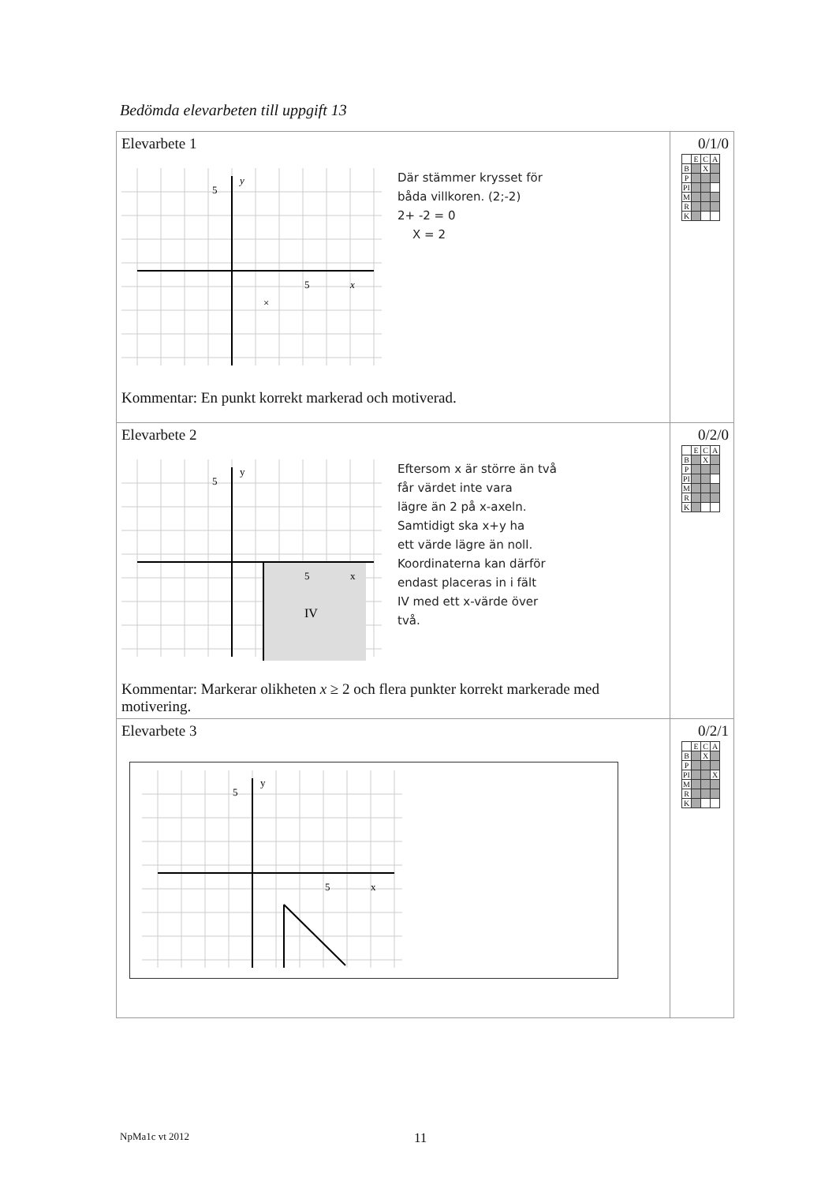Bedömda elevarbeten till uppgift 13
| Elevarbete 1 5 y 5 x × Där stämmer krysset för båda villkoren. (2;-2) 2+ -2 = 0 X = 2 Kommentar: En punkt korrekt markerad och motiverad. | 0/1/0 / / E / C / A / / B / / X / / / P / / / / / PI / / / / / M / / / / / R / / / / / K / / / / |
| Elevarbete 2 5 y 5 x IV Eftersom x är större än två får värdet inte vara lägre än 2 på x-axeln. Samtidigt ska x+y ha ett värde lägre än noll. Koordinaterna kan därför endast placeras in i fält IV med ett x-värde över två. Kommentar: Markerar olikheten x ≥ 2 och flera punkter korrekt markerade med motivering. | 0/2/0 / / E / C / A / / B / / X / / / P / / / / / PI / / / / / M / / / / / R / / / / / K / / / / |
| Elevarbete 3 5 y 5 x | 0/2/1 / / E / C / A / / B / / X / / / P / / / / / PI / / / X / / M / / / / / R / / / / / K / / / / |
NpMa1c vt 2012 11